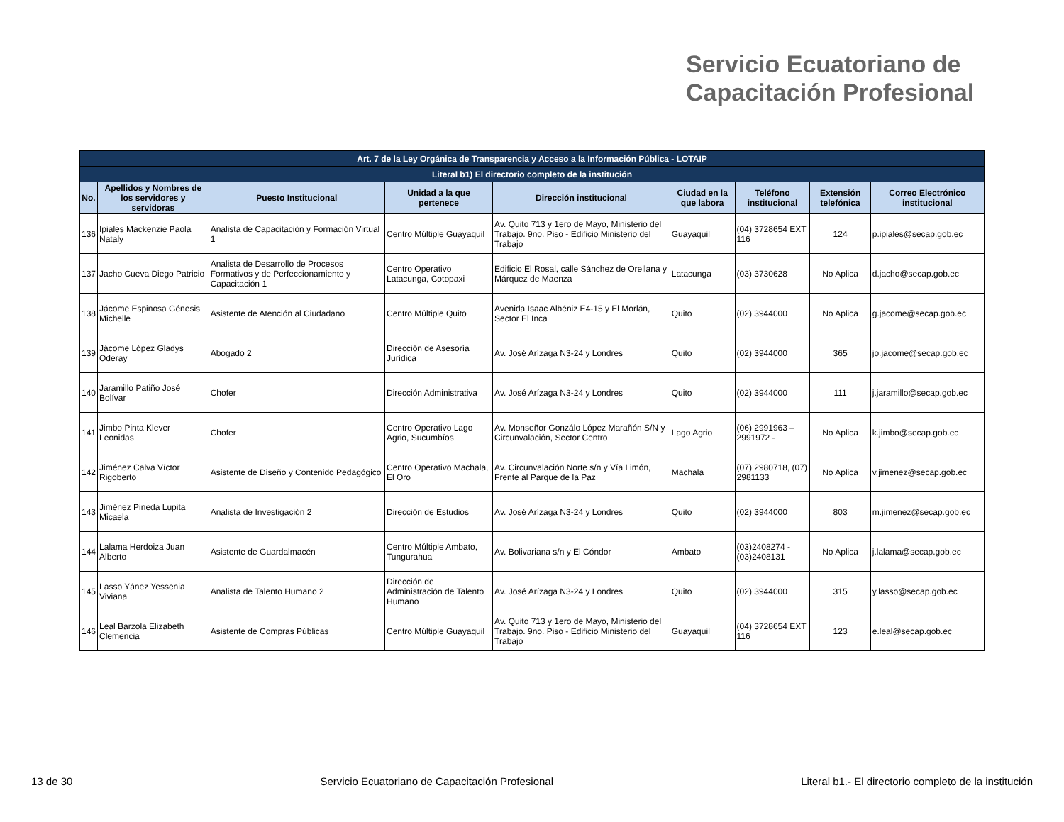Servicio Ecuatoriano de
Capacitación Profesional
| Art. 7 de la Ley Orgánica de Transparencia y Acceso a la Información Pública - LOTAIP | | | | | | | | |
| --- | --- | --- | --- | --- | --- | --- | --- | --- |
| Literal b1) El directorio completo de la institución | | | | | | | | |
| No. | Apellidos y Nombres de los servidores y servidoras | Puesto Institucional | Unidad a la que pertenece | Dirección institucional | Ciudad en la que labora | Teléfono institucional | Extensión telefónica | Correo Electrónico institucional |
| 136 | Ipiales Mackenzie Paola Nataly | Analista de Capacitación y Formación Virtual 1 | Centro Múltiple Guayaquil | Av. Quito 713 y 1ero de Mayo, Ministerio del Trabajo. 9no. Piso - Edificio Ministerio del Trabajo | Guayaquil | (04) 3728654 EXT 116 | 124 | p.ipiales@secap.gob.ec |
| 137 | Jacho Cueva Diego Patricio | Analista de Desarrollo de Procesos Formativos y de Perfeccionamiento y Capacitación 1 | Centro Operativo Latacunga, Cotopaxi | Edificio El Rosal, calle Sánchez de Orellana y Márquez de Maenza | Latacunga | (03) 3730628 | No Aplica | d.jacho@secap.gob.ec |
| 138 | Jácome Espinosa Génesis Michelle | Asistente de Atención al Ciudadano | Centro Múltiple Quito | Avenida Isaac Albéniz E4-15 y El Morlán, Sector El Inca | Quito | (02) 3944000 | No Aplica | g.jacome@secap.gob.ec |
| 139 | Jácome López Gladys Oderay | Abogado 2 | Dirección de Asesoría Jurídica | Av. José Arízaga N3-24 y Londres | Quito | (02) 3944000 | 365 | jo.jacome@secap.gob.ec |
| 140 | Jaramillo Patiño José Bolívar | Chofer | Dirección Administrativa | Av. José Arízaga N3-24 y Londres | Quito | (02) 3944000 | 111 | j.jaramillo@secap.gob.ec |
| 141 | Jimbo Pinta Klever Leonidas | Chofer | Centro Operativo Lago Agrio, Sucumbíos | Av. Monseñor Gonzálo López Marañón S/N y Circunvalación, Sector Centro | Lago Agrio | (06) 2991963 – 2991972 - | No Aplica | k.jimbo@secap.gob.ec |
| 142 | Jiménez Calva Víctor Rigoberto | Asistente de Diseño y Contenido Pedagógico | Centro Operativo Machala, El Oro | Av. Circunvalación Norte s/n y Vía Limón, Frente al Parque de la Paz | Machala | (07) 2980718, (07) 2981133 | No Aplica | v.jimenez@secap.gob.ec |
| 143 | Jiménez Pineda Lupita Micaela | Analista de Investigación 2 | Dirección de Estudios | Av. José Arízaga N3-24 y Londres | Quito | (02) 3944000 | 803 | m.jimenez@secap.gob.ec |
| 144 | Lalama Herdoiza Juan Alberto | Asistente de Guardalmacén | Centro Múltiple Ambato, Tungurahua | Av. Bolivariana s/n y El Cóndor | Ambato | (03)2408274 - (03)2408131 | No Aplica | j.lalama@secap.gob.ec |
| 145 | Lasso Yánez Yessenia Viviana | Analista de Talento Humano 2 | Dirección de Administración de Talento Humano | Av. José Arízaga N3-24 y Londres | Quito | (02) 3944000 | 315 | y.lasso@secap.gob.ec |
| 146 | Leal Barzola Elizabeth Clemencia | Asistente de Compras Públicas | Centro Múltiple Guayaquil | Av. Quito 713 y 1ero de Mayo, Ministerio del Trabajo. 9no. Piso - Edificio Ministerio del Trabajo | Guayaquil | (04) 3728654 EXT 116 | 123 | e.leal@secap.gob.ec |
13 de 30 Servicio Ecuatoriano de Capacitación Profesional Literal b1.- El directorio completo de la institución